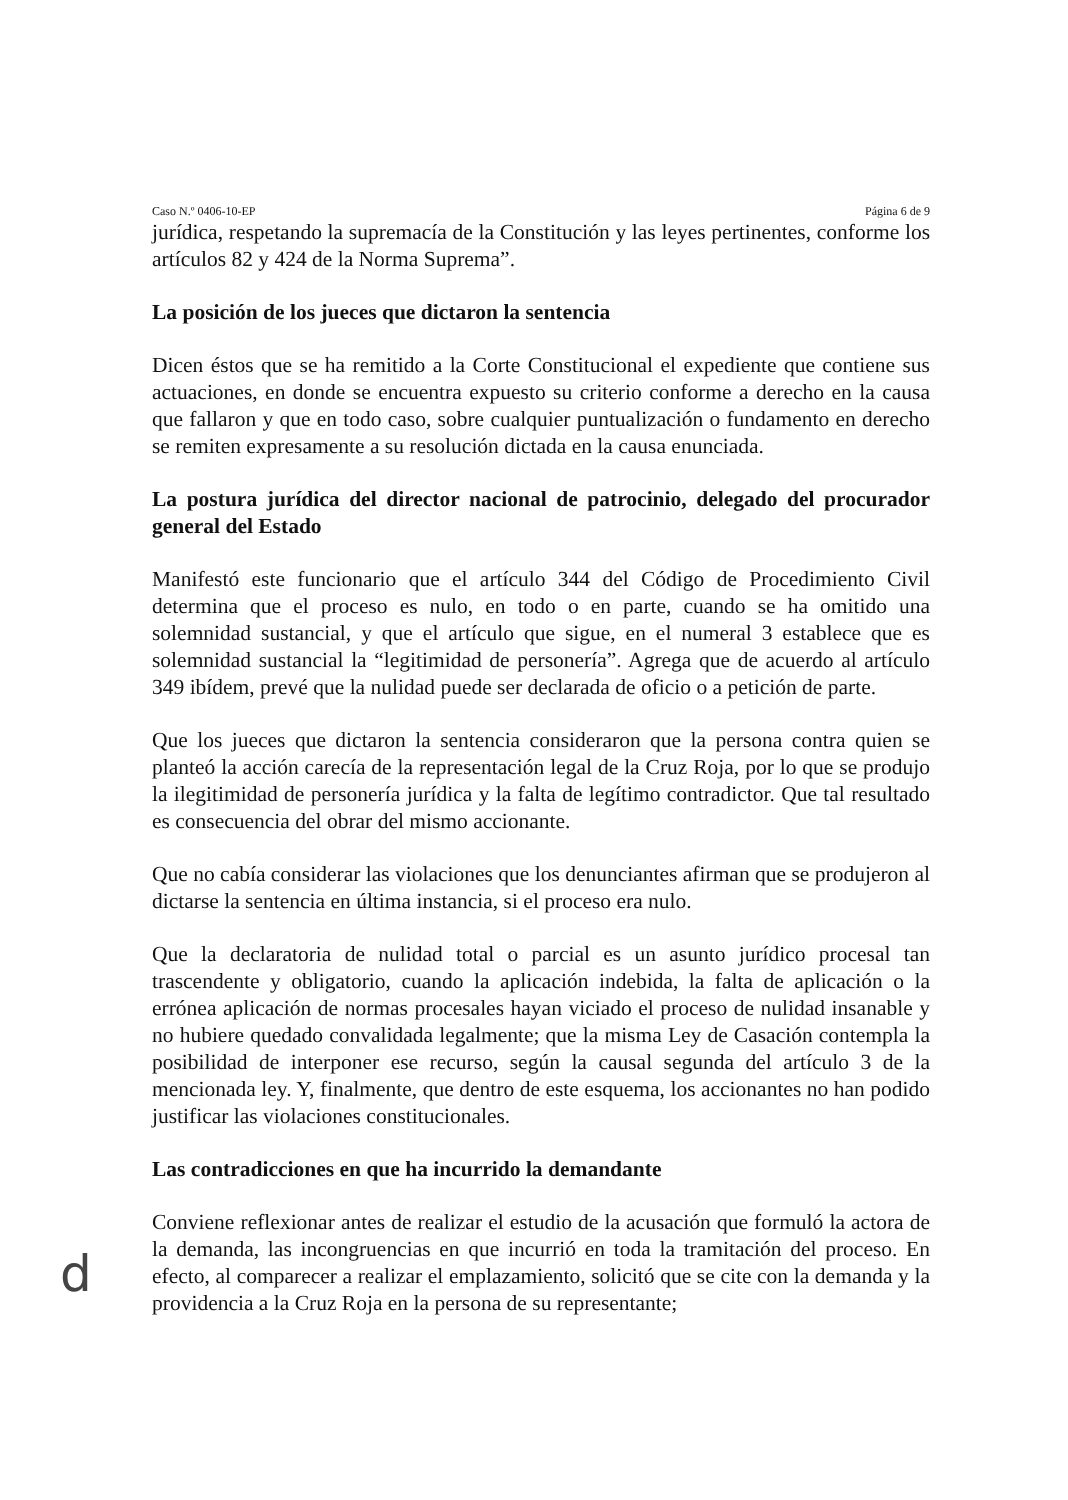Caso N.º 0406-10-EP Página 6 de 9
jurídica, respetando la supremacía de la Constitución y las leyes pertinentes, conforme los artículos 82 y 424 de la Norma Suprema”.
La posición de los jueces que dictaron la sentencia
Dicen éstos que se ha remitido a la Corte Constitucional el expediente que contiene sus actuaciones, en donde se encuentra expuesto su criterio conforme a derecho en la causa que fallaron y que en todo caso, sobre cualquier puntualización o fundamento en derecho se remiten expresamente a su resolución dictada en la causa enunciada.
La postura jurídica del director nacional de patrocinio, delegado del procurador general del Estado
Manifestó este funcionario que el artículo 344 del Código de Procedimiento Civil determina que el proceso es nulo, en todo o en parte, cuando se ha omitido una solemnidad sustancial, y que el artículo que sigue, en el numeral 3 establece que es solemnidad sustancial la “legitimidad de personería”. Agrega que de acuerdo al artículo 349 ibídem, prevé que la nulidad puede ser declarada de oficio o a petición de parte.
Que los jueces que dictaron la sentencia consideraron que la persona contra quien se planteó la acción carecía de la representación legal de la Cruz Roja, por lo que se produjo la ilegitimidad de personería jurídica y la falta de legítimo contradictor. Que tal resultado es consecuencia del obrar del mismo accionante.
Que no cabía considerar las violaciones que los denunciantes afirman que se produjeron al dictarse la sentencia en última instancia, si el proceso era nulo.
Que la declaratoria de nulidad total o parcial es un asunto jurídico procesal tan trascendente y obligatorio, cuando la aplicación indebida, la falta de aplicación o la errónea aplicación de normas procesales hayan viciado el proceso de nulidad insanable y no hubiere quedado convalidada legalmente; que la misma Ley de Casación contempla la posibilidad de interponer ese recurso, según la causal segunda del artículo 3 de la mencionada ley. Y, finalmente, que dentro de este esquema, los accionantes no han podido justificar las violaciones constitucionales.
Las contradicciones en que ha incurrido la demandante
Conviene reflexionar antes de realizar el estudio de la acusación que formuló la actora de la demanda, las incongruencias en que incurrió en toda la tramitación del proceso. En efecto, al comparecer a realizar el emplazamiento, solicitó que se cite con la demanda y la providencia a la Cruz Roja en la persona de su representante;
d